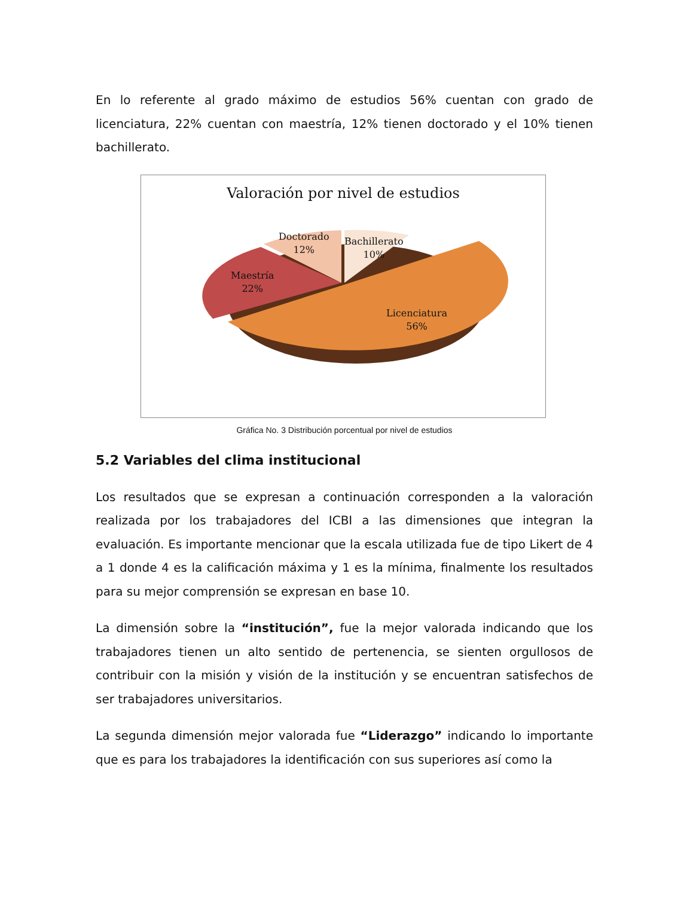En lo referente al grado máximo de estudios 56% cuentan con grado de licenciatura, 22% cuentan con maestría, 12% tienen doctorado y el 10% tienen bachillerato.
Valoración por nivel de estudios
Doctorado
12%
Bachillerato
10%
Maestría
22%
Licenciatura
56%
Gráfica No. 3 Distribución porcentual por nivel de estudios
5.2 Variables del clima institucional
Los resultados que se expresan a continuación corresponden a la valoración realizada por los trabajadores del ICBI a las dimensiones que integran la evaluación. Es importante mencionar que la escala utilizada fue de tipo Likert de 4 a 1 donde 4 es la calificación máxima y 1 es la mínima, finalmente los resultados para su mejor comprensión se expresan en base 10.
La dimensión sobre la “institución”, fue la mejor valorada indicando que los trabajadores tienen un alto sentido de pertenencia, se sienten orgullosos de contribuir con la misión y visión de la institución y se encuentran satisfechos de ser trabajadores universitarios.
La segunda dimensión mejor valorada fue “Liderazgo” indicando lo importante que es para los trabajadores la identificación con sus superiores así como la